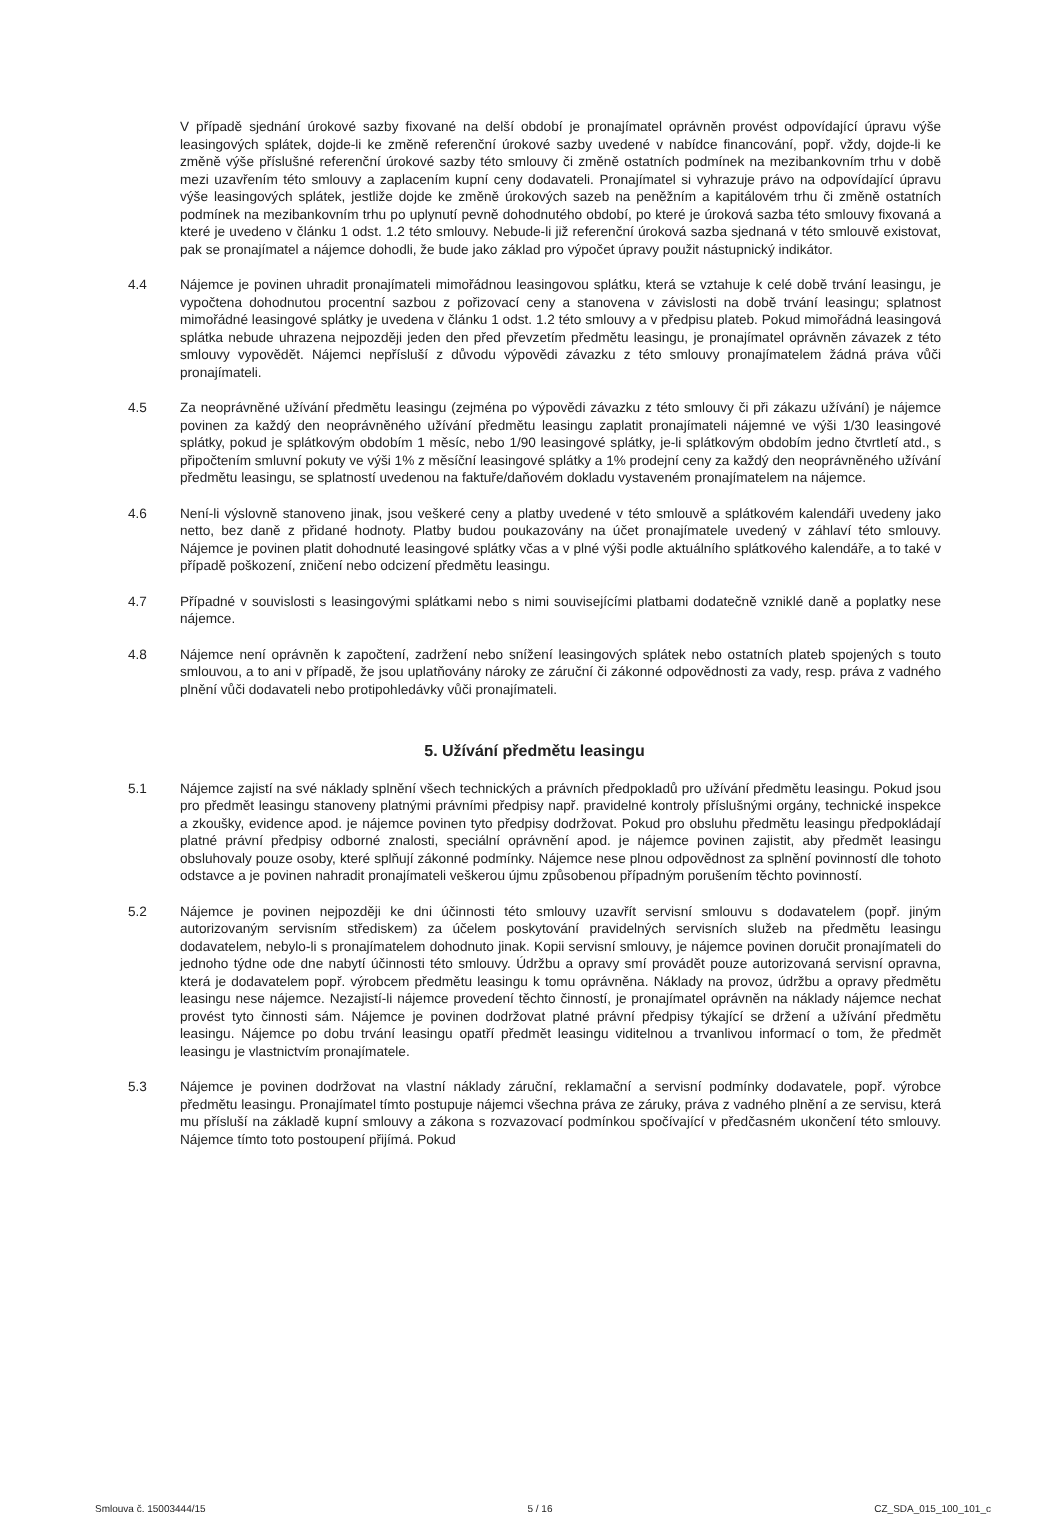V případě sjednání úrokové sazby fixované na delší období je pronajímatel oprávněn provést odpovídající úpravu výše leasingových splátek, dojde-li ke změně referenční úrokové sazby uvedené v nabídce financování, popř. vždy, dojde-li ke změně výše příslušné referenční úrokové sazby této smlouvy či změně ostatních podmínek na mezibankovním trhu v době mezi uzavřením této smlouvy a zaplacením kupní ceny dodavateli. Pronajímatel si vyhrazuje právo na odpovídající úpravu výše leasingových splátek, jestliže dojde ke změně úrokových sazeb na peněžním a kapitálovém trhu či změně ostatních podmínek na mezibankovním trhu po uplynutí pevně dohodnutého období, po které je úroková sazba této smlouvy fixovaná a které je uvedeno v článku 1 odst. 1.2 této smlouvy. Nebude-li již referenční úroková sazba sjednaná v této smlouvě existovat, pak se pronajímatel a nájemce dohodli, že bude jako základ pro výpočet úpravy použit nástupnický indikátor.
4.4 Nájemce je povinen uhradit pronajímateli mimořádnou leasingovou splátku, která se vztahuje k celé době trvání leasingu, je vypočtena dohodnutou procentní sazbou z pořizovací ceny a stanovena v závislosti na době trvání leasingu; splatnost mimořádné leasingové splátky je uvedena v článku 1 odst. 1.2 této smlouvy a v předpisu plateb. Pokud mimořádná leasingová splátka nebude uhrazena nejpozději jeden den před převzetím předmětu leasingu, je pronajímatel oprávněn závazek z této smlouvy vypovědět. Nájemci nepřísluší z důvodu výpovědi závazku z této smlouvy pronajímatelem žádná práva vůči pronajímateli.
4.5 Za neoprávněné užívání předmětu leasingu (zejména po výpovědi závazku z této smlouvy či při zákazu užívání) je nájemce povinen za každý den neoprávněného užívání předmětu leasingu zaplatit pronajímateli nájemné ve výši 1/30 leasingové splátky, pokud je splátkovým obdobím 1 měsíc, nebo 1/90 leasingové splátky, je-li splátkovým obdobím jedno čtvrtletí atd., s připočtením smluvní pokuty ve výši 1% z měsíční leasingové splátky a 1% prodejní ceny za každý den neoprávněného užívání předmětu leasingu, se splatností uvedenou na faktuře/daňovém dokladu vystaveném pronajímatelem na nájemce.
4.6 Není-li výslovně stanoveno jinak, jsou veškeré ceny a platby uvedené v této smlouvě a splátkovém kalendáři uvedeny jako netto, bez daně z přidané hodnoty. Platby budou poukazovány na účet pronajímatele uvedený v záhlaví této smlouvy. Nájemce je povinen platit dohodnuté leasingové splátky včas a v plné výši podle aktuálního splátkového kalendáře, a to také v případě poškození, zničení nebo odcizení předmětu leasingu.
4.7 Případné v souvislosti s leasingovými splátkami nebo s nimi souvisejícími platbami dodatečně vzniklé daně a poplatky nese nájemce.
4.8 Nájemce není oprávněn k započtení, zadržení nebo snížení leasingových splátek nebo ostatních plateb spojených s touto smlouvou, a to ani v případě, že jsou uplatňovány nároky ze záruční či zákonné odpovědnosti za vady, resp. práva z vadného plnění vůči dodavateli nebo protipohledávky vůči pronajímateli.
5. Užívání předmětu leasingu
5.1 Nájemce zajistí na své náklady splnění všech technických a právních předpokladů pro užívání předmětu leasingu. Pokud jsou pro předmět leasingu stanoveny platnými právními předpisy např. pravidelné kontroly příslušnými orgány, technické inspekce a zkoušky, evidence apod. je nájemce povinen tyto předpisy dodržovat. Pokud pro obsluhu předmětu leasingu předpokládají platné právní předpisy odborné znalosti, speciální oprávnění apod. je nájemce povinen zajistit, aby předmět leasingu obsluhovaly pouze osoby, které splňují zákonné podmínky. Nájemce nese plnou odpovědnost za splnění povinností dle tohoto odstavce a je povinen nahradit pronajímateli veškerou újmu způsobenou případným porušením těchto povinností.
5.2 Nájemce je povinen nejpozději ke dni účinnosti této smlouvy uzavřít servisní smlouvu s dodavatelem (popř. jiným autorizovaným servisním střediskem) za účelem poskytování pravidelných servisních služeb na předmětu leasingu dodavatelem, nebylo-li s pronajímatelem dohodnuto jinak. Kopii servisní smlouvy, je nájemce povinen doručit pronajímateli do jednoho týdne ode dne nabytí účinnosti této smlouvy. Údržbu a opravy smí provádět pouze autorizovaná servisní opravna, která je dodavatelem popř. výrobcem předmětu leasingu k tomu oprávněna. Náklady na provoz, údržbu a opravy předmětu leasingu nese nájemce. Nezajistí-li nájemce provedení těchto činností, je pronajímatel oprávněn na náklady nájemce nechat provést tyto činnosti sám. Nájemce je povinen dodržovat platné právní předpisy týkající se držení a užívání předmětu leasingu. Nájemce po dobu trvání leasingu opatří předmět leasingu viditelnou a trvanlivou informací o tom, že předmět leasingu je vlastnictvím pronajímatele.
5.3 Nájemce je povinen dodržovat na vlastní náklady záruční, reklamační a servisní podmínky dodavatele, popř. výrobce předmětu leasingu. Pronajímatel tímto postupuje nájemci všechna práva ze záruky, práva z vadného plnění a ze servisu, která mu přísluší na základě kupní smlouvy a zákona s rozvazovací podmínkou spočívající v předčasném ukončení této smlouvy. Nájemce tímto toto postoupení přijímá. Pokud
Smlouva č. 15003444/15 5 / 16 CZ_SDA_015_100_101_c